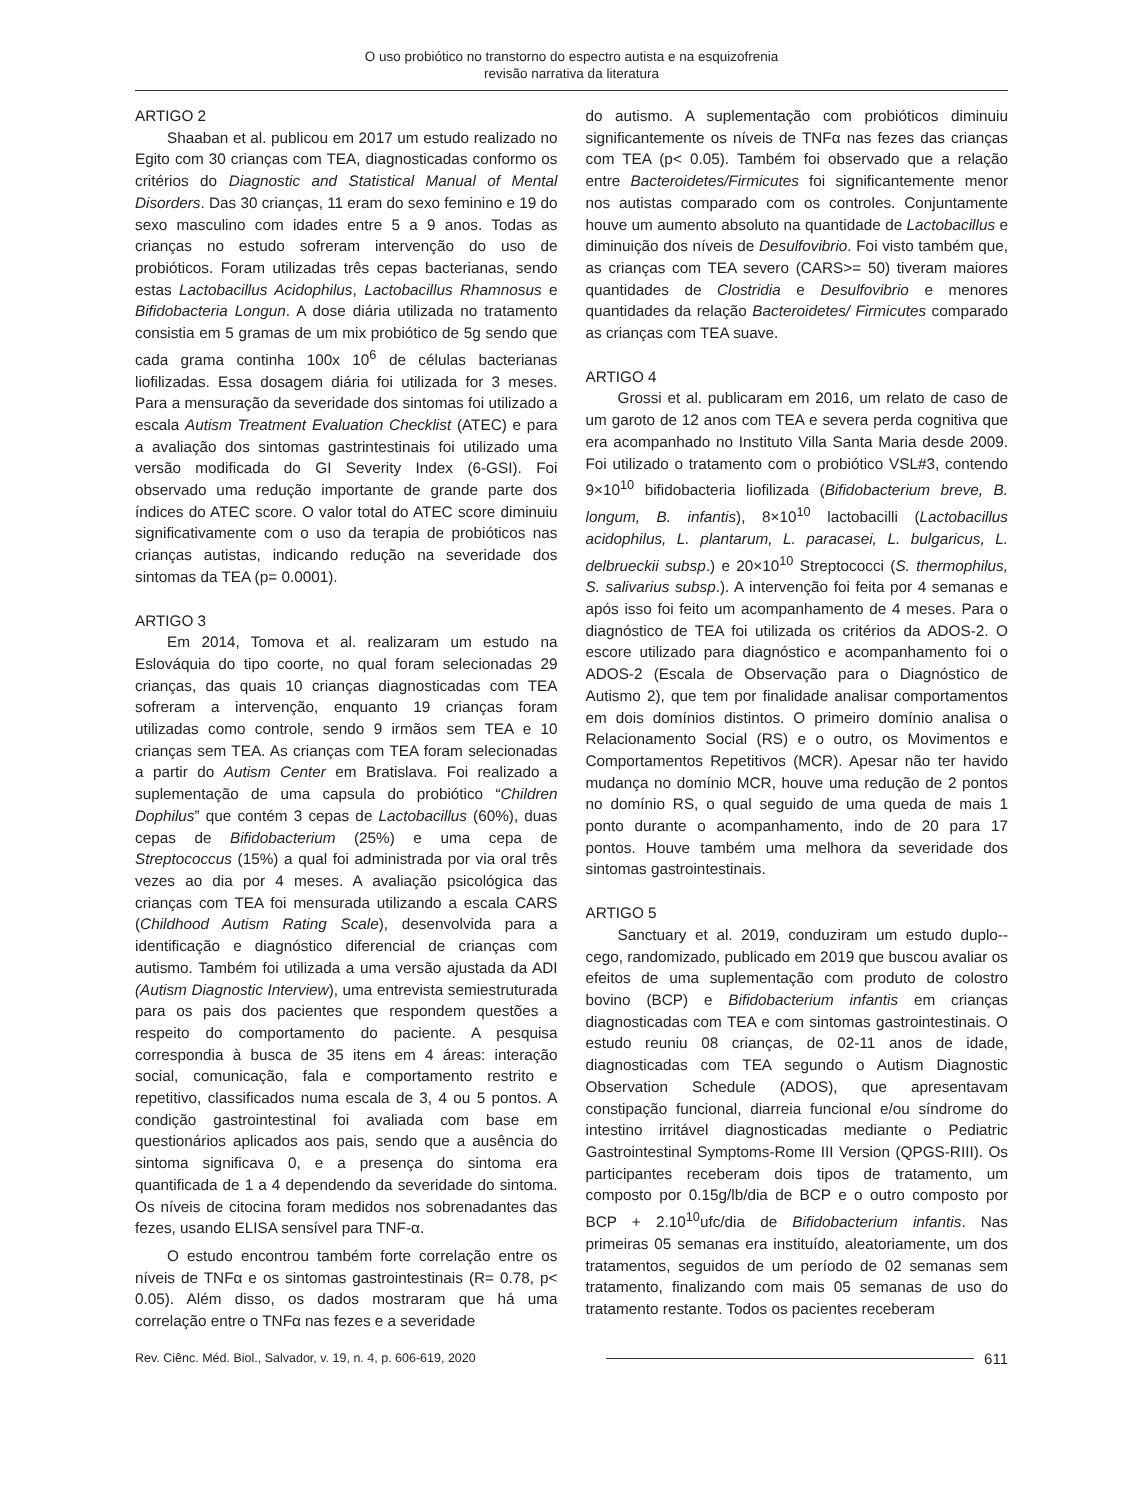O uso probiótico no transtorno do espectro autista e na esquizofrenia
revisão narrativa da literatura
ARTIGO 2
Shaaban et al. publicou em 2017 um estudo realizado no Egito com 30 crianças com TEA, diagnosticadas conformo os critérios do Diagnostic and Statistical Manual of Mental Disorders. Das 30 crianças, 11 eram do sexo feminino e 19 do sexo masculino com idades entre 5 a 9 anos. Todas as crianças no estudo sofreram intervenção do uso de probióticos. Foram utilizadas três cepas bacterianas, sendo estas Lactobacillus Acidophilus, Lactobacillus Rhamnosus e Bifidobacteria Longun. A dose diária utilizada no tratamento consistia em 5 gramas de um mix probiótico de 5g sendo que cada grama continha 100x 10<sup>6</sup> de células bacterianas liofilizadas. Essa dosagem diária foi utilizada for 3 meses. Para a mensuração da severidade dos sintomas foi utilizado a escala Autism Treatment Evaluation Checklist (ATEC) e para a avaliação dos sintomas gastrintestinais foi utilizado uma versão modificada do GI Severity Index (6-GSI). Foi observado uma redução importante de grande parte dos índices do ATEC score. O valor total do ATEC score diminuiu significativamente com o uso da terapia de probióticos nas crianças autistas, indicando redução na severidade dos sintomas da TEA (p= 0.0001).
ARTIGO 3
Em 2014, Tomova et al. realizaram um estudo na Eslováquia do tipo coorte, no qual foram selecionadas 29 crianças, das quais 10 crianças diagnosticadas com TEA sofreram a intervenção, enquanto 19 crianças foram utilizadas como controle, sendo 9 irmãos sem TEA e 10 crianças sem TEA. As crianças com TEA foram selecionadas a partir do Autism Center em Bratislava. Foi realizado a suplementação de uma capsula do probiótico “Children Dophilus” que contém 3 cepas de Lactobacillus (60%), duas cepas de Bifidobacterium (25%) e uma cepa de Streptococcus (15%) a qual foi administrada por via oral três vezes ao dia por 4 meses. A avaliação psicológica das crianças com TEA foi mensurada utilizando a escala CARS (Childhood Autism Rating Scale), desenvolvida para a identificação e diagnóstico diferencial de crianças com autismo. Também foi utilizada a uma versão ajustada da ADI (Autism Diagnostic Interview), uma entrevista semiestruturada para os pais dos pacientes que respondem questões a respeito do comportamento do paciente. A pesquisa correspondia à busca de 35 itens em 4 áreas: interação social, comunicação, fala e comportamento restrito e repetitivo, classificados numa escala de 3, 4 ou 5 pontos. A condição gastrointestinal foi avaliada com base em questionários aplicados aos pais, sendo que a ausência do sintoma significava 0, e a presença do sintoma era quantificada de 1 a 4 dependendo da severidade do sintoma. Os níveis de citocina foram medidos nos sobrenadantes das fezes, usando ELISA sensível para TNF-α.
O estudo encontrou também forte correlação entre os níveis de TNFα e os sintomas gastrointestinais (R= 0.78, p< 0.05). Além disso, os dados mostraram que há uma correlação entre o TNFα nas fezes e a severidade
do autismo. A suplementação com probióticos diminuiu significantemente os níveis de TNFα nas fezes das crianças com TEA (p< 0.05). Também foi observado que a relação entre Bacteroidetes/Firmicutes foi significantemente menor nos autistas comparado com os controles. Conjuntamente houve um aumento absoluto na quantidade de Lactobacillus e diminuição dos níveis de Desulfovibrio. Foi visto também que, as crianças com TEA severo (CARS>= 50) tiveram maiores quantidades de Clostridia e Desulfovibrio e menores quantidades da relação Bacteroidetes/ Firmicutes comparado as crianças com TEA suave.
ARTIGO 4
Grossi et al. publicaram em 2016, um relato de caso de um garoto de 12 anos com TEA e severa perda cognitiva que era acompanhado no Instituto Villa Santa Maria desde 2009. Foi utilizado o tratamento com o probiótico VSL#3, contendo 9×10<sup>10</sup> bifidobacteria liofilizada (Bifidobacterium breve, B. longum, B. infantis), 8×10<sup>10</sup> lactobacilli (Lactobacillus acidophilus, L. plantarum, L. paracasei, L. bulgaricus, L. delbrueckii subsp.) e 20×10<sup>10</sup> Streptococci (S. thermophilus, S. salivarius subsp.). A intervenção foi feita por 4 semanas e após isso foi feito um acompanhamento de 4 meses. Para o diagnóstico de TEA foi utilizada os critérios da ADOS-2. O escore utilizado para diagnóstico e acompanhamento foi o ADOS-2 (Escala de Observação para o Diagnóstico de Autismo 2), que tem por finalidade analisar comportamentos em dois domínios distintos. O primeiro domínio analisa o Relacionamento Social (RS) e o outro, os Movimentos e Comportamentos Repetitivos (MCR). Apesar não ter havido mudança no domínio MCR, houve uma redução de 2 pontos no domínio RS, o qual seguido de uma queda de mais 1 ponto durante o acompanhamento, indo de 20 para 17 pontos. Houve também uma melhora da severidade dos sintomas gastrointestinais.
ARTIGO 5
Sanctuary et al. 2019, conduziram um estudo duplo--cego, randomizado, publicado em 2019 que buscou avaliar os efeitos de uma suplementação com produto de colostro bovino (BCP) e Bifidobacterium infantis em crianças diagnosticadas com TEA e com sintomas gastrointestinais. O estudo reuniu 08 crianças, de 02-11 anos de idade, diagnosticadas com TEA segundo o Autism Diagnostic Observation Schedule (ADOS), que apresentavam constipação funcional, diarreia funcional e/ou síndrome do intestino irritável diagnosticadas mediante o Pediatric Gastrointestinal Symptoms-Rome III Version (QPGS-RIII). Os participantes receberam dois tipos de tratamento, um composto por 0.15g/lb/dia de BCP e o outro composto por BCP + 2.10<sup>10</sup>ufc/dia de Bifidobacterium infantis. Nas primeiras 05 semanas era instituído, aleatoriamente, um dos tratamentos, seguidos de um período de 02 semanas sem tratamento, finalizando com mais 05 semanas de uso do tratamento restante. Todos os pacientes receberam
Rev. Ciênc. Méd. Biol., Salvador, v. 19, n. 4, p. 606-619, 2020 611